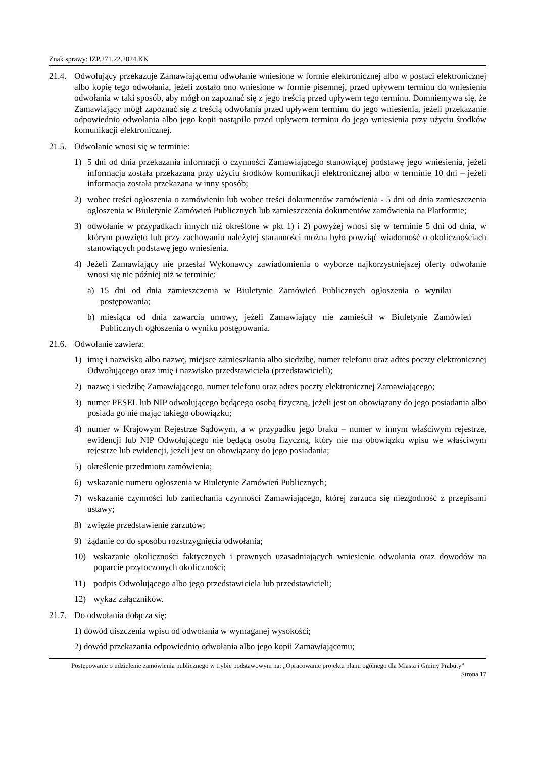Znak sprawy: IZP.271.22.2024.KK
21.4.
Odwołujący przekazuje Zamawiającemu odwołanie wniesione w formie elektronicznej albo w postaci elektronicznej albo kopię tego odwołania, jeżeli zostało ono wniesione w formie pisemnej, przed upływem terminu do wniesienia odwołania w taki sposób, aby mógł on zapoznać się z jego treścią przed upływem tego terminu. Domniemywa się, że Zamawiający mógł zapoznać się z treścią odwołania przed upływem terminu do jego wniesienia, jeżeli przekazanie odpowiednio odwołania albo jego kopii nastąpiło przed upływem terminu do jego wniesienia przy użyciu środków komunikacji elektronicznej.
21.5.
Odwołanie wnosi się w terminie:
1) 5 dni od dnia przekazania informacji o czynności Zamawiającego stanowiącej podstawę jego wniesienia, jeżeli informacja została przekazana przy użyciu środków komunikacji elektronicznej albo w terminie 10 dni – jeżeli informacja została przekazana w inny sposób;
2) wobec treści ogłoszenia o zamówieniu lub wobec treści dokumentów zamówienia - 5 dni od dnia zamieszczenia ogłoszenia w Biuletynie Zamówień Publicznych lub zamieszczenia dokumentów zamówienia na Platformie;
3) odwołanie w przypadkach innych niż określone w pkt 1) i 2) powyżej wnosi się w terminie 5 dni od dnia, w którym powzięto lub przy zachowaniu należytej staranności można było powziąć wiadomość o okolicznościach stanowiących podstawę jego wniesienia.
4) Jeżeli Zamawiający nie przesłał Wykonawcy zawiadomienia o wyborze najkorzystniejszej oferty odwołanie wnosi się nie później niż w terminie:
a) 15 dni od dnia zamieszczenia w Biuletynie Zamówień Publicznych ogłoszenia o wyniku postępowania;
b) miesiąca od dnia zawarcia umowy, jeżeli Zamawiający nie zamieścił w Biuletynie Zamówień Publicznych ogłoszenia o wyniku postępowania.
21.6.
Odwołanie zawiera:
1) imię i nazwisko albo nazwę, miejsce zamieszkania albo siedzibę, numer telefonu oraz adres poczty elektronicznej Odwołującego oraz imię i nazwisko przedstawiciela (przedstawicieli);
2) nazwę i siedzibę Zamawiającego, numer telefonu oraz adres poczty elektronicznej Zamawiającego;
3) numer PESEL lub NIP odwołującego będącego osobą fizyczną, jeżeli jest on obowiązany do jego posiadania albo posiada go nie mając takiego obowiązku;
4) numer w Krajowym Rejestrze Sądowym, a w przypadku jego braku – numer w innym właściwym rejestrze, ewidencji lub NIP Odwołującego nie będącą osobą fizyczną, który nie ma obowiązku wpisu we właściwym rejestrze lub ewidencji, jeżeli jest on obowiązany do jego posiadania;
5) określenie przedmiotu zamówienia;
6) wskazanie numeru ogłoszenia w Biuletynie Zamówień Publicznych;
7) wskazanie czynności lub zaniechania czynności Zamawiającego, której zarzuca się niezgodność z przepisami ustawy;
8) zwięzłe przedstawienie zarzutów;
9) żądanie co do sposobu rozstrzygnięcia odwołania;
10) wskazanie okoliczności faktycznych i prawnych uzasadniających wniesienie odwołania oraz dowodów na poparcie przytoczonych okoliczności;
11) podpis Odwołującego albo jego przedstawiciela lub przedstawicieli;
12) wykaz załączników.
21.7.
Do odwołania dołącza się:
1) dowód uiszczenia wpisu od odwołania w wymaganej wysokości;
2) dowód przekazania odpowiednio odwołania albo jego kopii Zamawiającemu;
Postępowanie o udzielenie zamówienia publicznego w trybie podstawowym na: „Opracowanie projektu planu ogólnego dla Miasta i Gminy Prabuty”
Strona 17